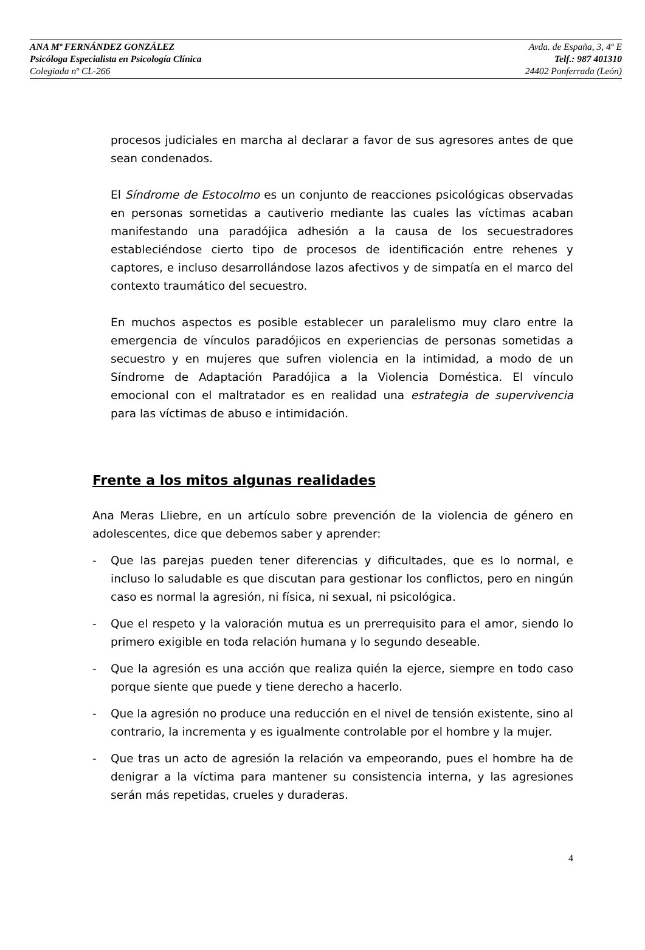ANA Mª FERNÁNDEZ GONZÁLEZ Avda. de España, 3, 4º E
Psicóloga Especialista en Psicología Clínica Telf.: 987 401310
Colegiada nº CL-266 24402 Ponferrada (León)
procesos judiciales en marcha al declarar a favor de sus agresores antes de que sean condenados.
El Síndrome de Estocolmo es un conjunto de reacciones psicológicas observadas en personas sometidas a cautiverio mediante las cuales las víctimas acaban manifestando una paradójica adhesión a la causa de los secuestradores estableciéndose cierto tipo de procesos de identificación entre rehenes y captores, e incluso desarrollándose lazos afectivos y de simpatía en el marco del contexto traumático del secuestro.
En muchos aspectos es posible establecer un paralelismo muy claro entre la emergencia de vínculos paradójicos en experiencias de personas sometidas a secuestro y en mujeres que sufren violencia en la intimidad, a modo de un Síndrome de Adaptación Paradójica a la Violencia Doméstica. El vínculo emocional con el maltratador es en realidad una estrategia de supervivencia para las víctimas de abuso e intimidación.
Frente a los mitos algunas realidades
Ana Meras Lliebre, en un artículo sobre prevención de la violencia de género en adolescentes, dice que debemos saber y aprender:
- Que las parejas pueden tener diferencias y dificultades, que es lo normal, e incluso lo saludable es que discutan para gestionar los conflictos, pero en ningún caso es normal la agresión, ni física, ni sexual, ni psicológica.
- Que el respeto y la valoración mutua es un prerrequisito para el amor, siendo lo primero exigible en toda relación humana y lo segundo deseable.
- Que la agresión es una acción que realiza quién la ejerce, siempre en todo caso porque siente que puede y tiene derecho a hacerlo.
- Que la agresión no produce una reducción en el nivel de tensión existente, sino al contrario, la incrementa y es igualmente controlable por el hombre y la mujer.
- Que tras un acto de agresión la relación va empeorando, pues el hombre ha de denigrar a la víctima para mantener su consistencia interna, y las agresiones serán más repetidas, crueles y duraderas.
4